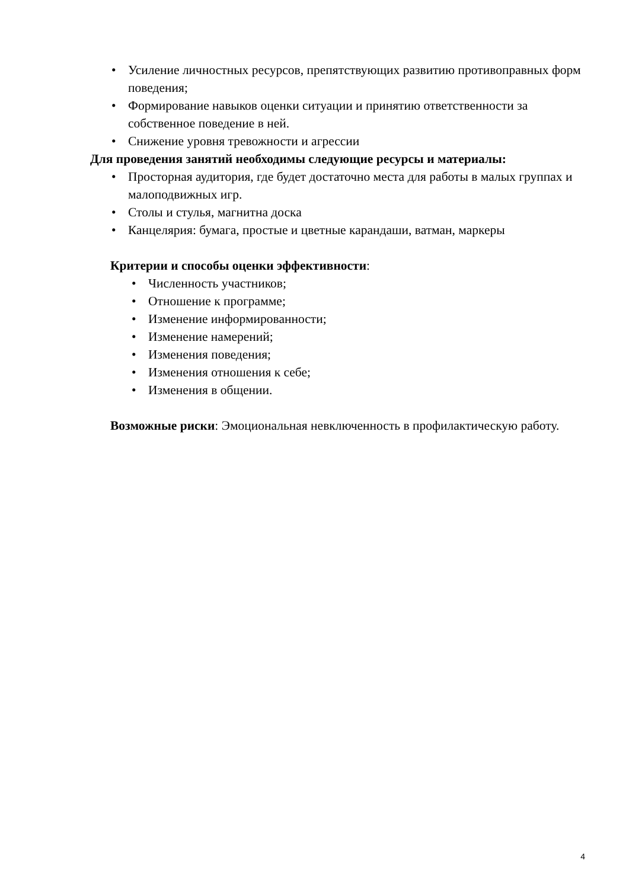• Усиление личностных ресурсов, препятствующих развитию противоправных форм поведения;
• Формирование навыков оценки ситуации и принятию ответственности за собственное поведение в ней.
• Снижение уровня тревожности и агрессии
Для проведения занятий необходимы следующие ресурсы и материалы:
• Просторная аудитория, где будет достаточно места для работы в малых группах и малоподвижных игр.
• Столы и стулья, магнитна доска
• Канцелярия: бумага, простые и цветные карандаши, ватман, маркеры
Критерии и способы оценки эффективности:
• Численность участников;
• Отношение к программе;
• Изменение информированности;
• Изменение намерений;
• Изменения поведения;
• Изменения отношения к себе;
• Изменения в общении.
Возможные риски: Эмоциональная невключенность в профилактическую работу.
4